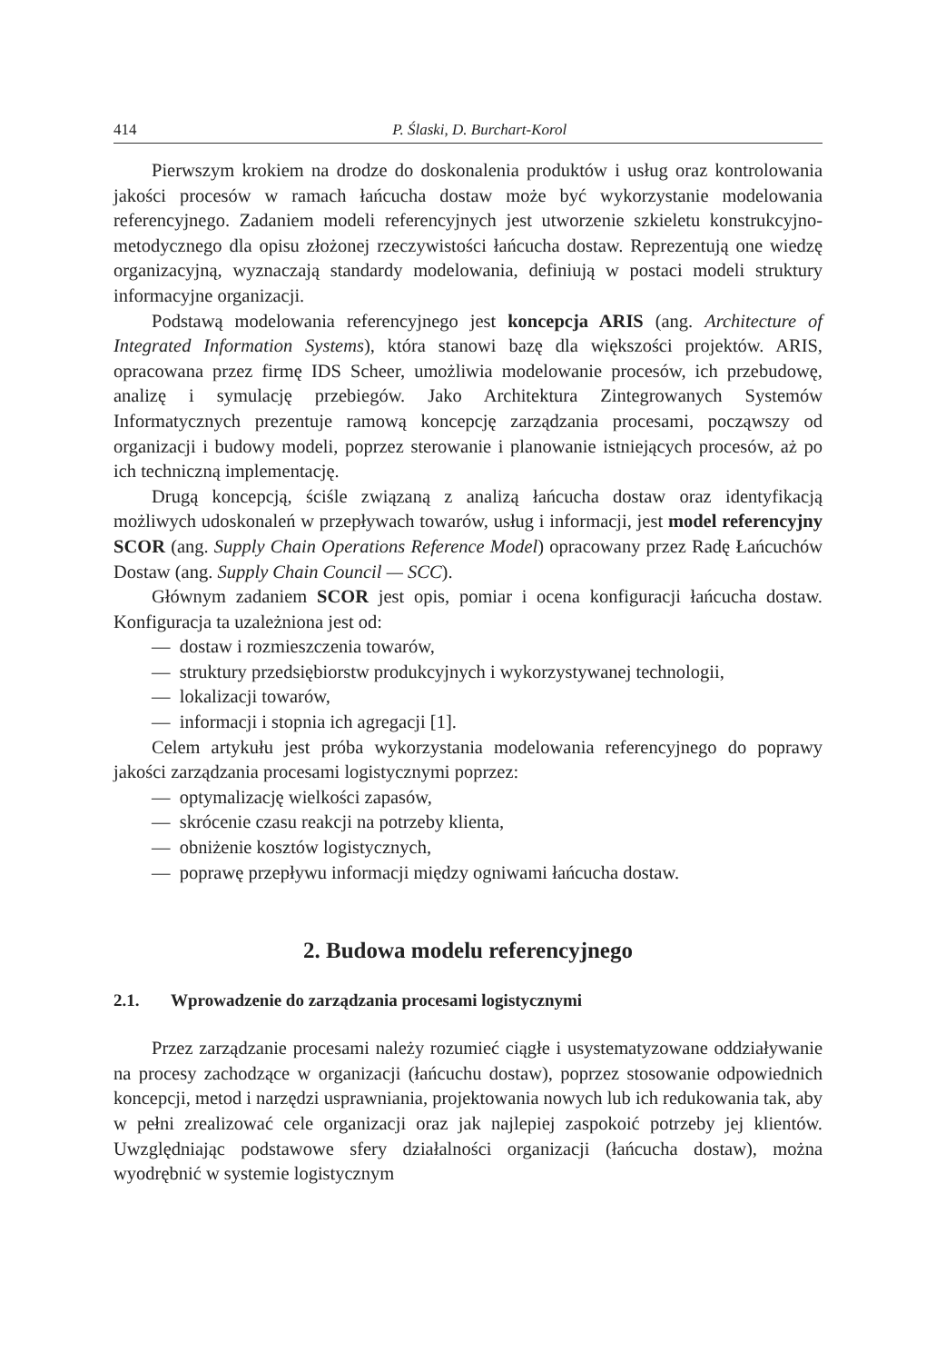414 P. Ślaski, D. Burchart-Korol
Pierwszym krokiem na drodze do doskonalenia produktów i usług oraz kontrolowania jakości procesów w ramach łańcucha dostaw może być wykorzystanie modelowania referencyjnego. Zadaniem modeli referencyjnych jest utworzenie szkieletu konstrukcyjno-metodycznego dla opisu złożonej rzeczywistości łańcucha dostaw. Reprezentują one wiedzę organizacyjną, wyznaczają standardy modelowania, definiują w postaci modeli struktury informacyjne organizacji.
Podstawą modelowania referencyjnego jest koncepcja ARIS (ang. Architecture of Integrated Information Systems), która stanowi bazę dla większości projektów. ARIS, opracowana przez firmę IDS Scheer, umożliwia modelowanie procesów, ich przebudowę, analizę i symulację przebiegów. Jako Architektura Zintegrowanych Systemów Informatycznych prezentuje ramową koncepcję zarządzania procesami, począwszy od organizacji i budowy modeli, poprzez sterowanie i planowanie istniejących procesów, aż po ich techniczną implementację.
Drugą koncepcją, ściśle związaną z analizą łańcucha dostaw oraz identyfikacją możliwych udoskonaleń w przepływach towarów, usług i informacji, jest model referencyjny SCOR (ang. Supply Chain Operations Reference Model) opracowany przez Radę Łańcuchów Dostaw (ang. Supply Chain Council — SCC).
Głównym zadaniem SCOR jest opis, pomiar i ocena konfiguracji łańcucha dostaw. Konfiguracja ta uzależniona jest od:
— dostaw i rozmieszczenia towarów,
— struktury przedsiębiorstw produkcyjnych i wykorzystywanej technologii,
— lokalizacji towarów,
— informacji i stopnia ich agregacji [1].
Celem artykułu jest próba wykorzystania modelowania referencyjnego do poprawy jakości zarządzania procesami logistycznymi poprzez:
— optymalizację wielkości zapasów,
— skrócenie czasu reakcji na potrzeby klienta,
— obniżenie kosztów logistycznych,
— poprawę przepływu informacji między ogniwami łańcucha dostaw.
2. Budowa modelu referencyjnego
2.1. Wprowadzenie do zarządzania procesami logistycznymi
Przez zarządzanie procesami należy rozumieć ciągłe i usystematyzowane oddziaływanie na procesy zachodzące w organizacji (łańcuchu dostaw), poprzez stosowanie odpowiednich koncepcji, metod i narzędzi usprawniania, projektowania nowych lub ich redukowania tak, aby w pełni zrealizować cele organizacji oraz jak najlepiej zaspokoić potrzeby jej klientów. Uwzględniając podstawowe sfery działalności organizacji (łańcucha dostaw), można wyodrębnić w systemie logistycznym